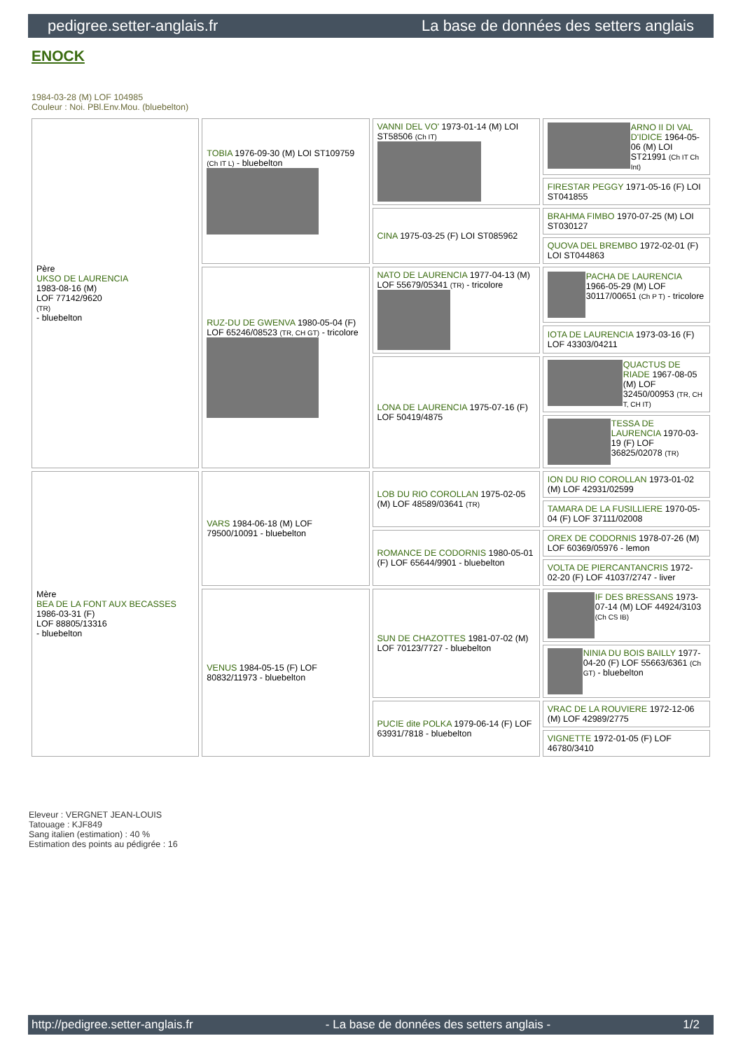pedigree.setter-anglais.fr La base de données des setters anglais
ENOCK
1984-03-28 (M) LOF 104985
Couleur : Noi. PBl.Env.Mou. (bluebelton)
| Père UKSO DE LAURENCIA 1983-08-16 (M) LOF 77142/9620 (TR) - bluebelton | TOBIA 1976-09-30 (M) LOI ST109759 (Ch IT L) - bluebelton | VANNI DEL VO' 1973-01-14 (M) LOI ST58506 (Ch IT) | ARNO II DI VAL D'IDICE 1964-05-06 (M) LOI ST21991 (Ch IT Ch Int) |
| | | | FIRESTAR PEGGY 1971-05-16 (F) LOI ST041855 |
| | | CINA 1975-03-25 (F) LOI ST085962 | BRAHMA FIMBO 1970-07-25 (M) LOI ST030127 |
| | | | QUOVA DEL BREMBO 1972-02-01 (F) LOI ST044863 |
| | RUZ-DU DE GWENVA 1980-05-04 (F) LOF 65246/08523 (TR, CH GT) - tricolore | NATO DE LAURENCIA 1977-04-13 (M) LOF 55679/05341 (TR) - tricolore | PACHA DE LAURENCIA 1966-05-29 (M) LOF 30117/00651 (Ch P T) - tricolore |
| | | | IOTA DE LAURENCIA 1973-03-16 (F) LOF 43303/04211 |
| | | LONA DE LAURENCIA 1975-07-16 (F) LOF 50419/4875 | QUACTUS DE RIADE 1967-08-05 (M) LOF 32450/00953 (TR, CH T, CH IT) |
| | | | TESSA DE LAURENCIA 1970-03-19 (F) LOF 36825/02078 (TR) |
| Mère BEA DE LA FONT AUX BECASSES 1986-03-31 (F) LOF 88805/13316 - bluebelton | VARS 1984-06-18 (M) LOF 79500/10091 - bluebelton | LOB DU RIO COROLLAN 1975-02-05 (M) LOF 48589/03641 (TR) | ION DU RIO COROLLAN 1973-01-02 (M) LOF 42931/02599 |
| | | | TAMARA DE LA FUSILLIERE 1970-05-04 (F) LOF 37111/02008 |
| | | ROMANCE DE CODORNIS 1980-05-01 (F) LOF 65644/9901 - bluebelton | OREX DE CODORNIS 1978-07-26 (M) LOF 60369/05976 - lemon |
| | | | VOLTA DE PIERCANTANCRIS 1972-02-20 (F) LOF 41037/2747 - liver |
| | VENUS 1984-05-15 (F) LOF 80832/11973 - bluebelton | SUN DE CHAZOTTES 1981-07-02 (M) LOF 70123/7727 - bluebelton | IF DES BRESSANS 1973-07-14 (M) LOF 44924/3103 (Ch CS IB) |
| | | | NINIA DU BOIS BAILLY 1977-04-20 (F) LOF 55663/6361 (Ch GT) - bluebelton |
| | | PUCIE dite POLKA 1979-06-14 (F) LOF 63931/7818 - bluebelton | VRAC DE LA ROUVIERE 1972-12-06 (M) LOF 42989/2775 |
| | | | VIGNETTE 1972-01-05 (F) LOF 46780/3410 |
Eleveur : VERGNET JEAN-LOUIS
Tatouage : KJF849
Sang italien (estimation) : 40 %
Estimation des points au pédigrée : 16
http://pedigree.setter-anglais.fr - La base de données des setters anglais - 1/2